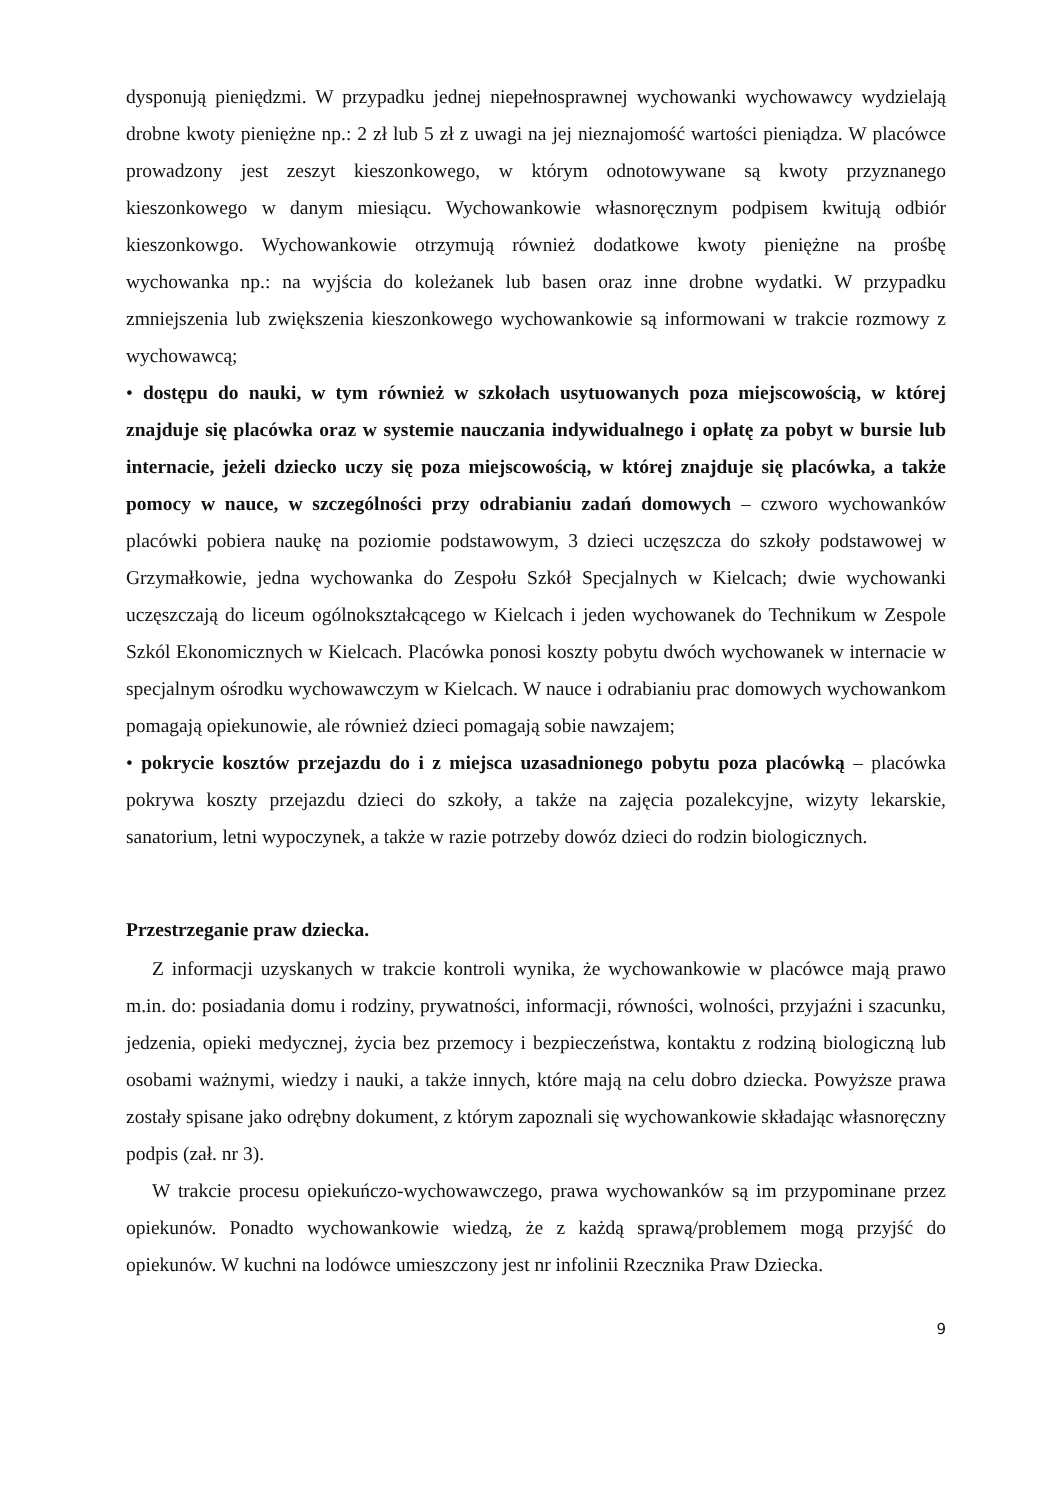dysponują pieniędzmi. W przypadku jednej niepełnosprawnej wychowanki wychowawcy wydzielają drobne kwoty pieniężne np.: 2 zł lub 5 zł z uwagi na jej nieznajomość wartości pieniądza. W placówce prowadzony jest zeszyt kieszonkowego, w którym odnotowywane są kwoty przyznanego kieszonkowego w danym miesiącu. Wychowankowie własnoręcznym podpisem kwitują odbiór kieszonkowgo. Wychowankowie otrzymują również dodatkowe kwoty pieniężne na prośbę wychowanka np.: na wyjścia do koleżanek lub basen oraz inne drobne wydatki. W przypadku zmniejszenia lub zwiększenia kieszonkowego wychowankowie są informowani w trakcie rozmowy z wychowawcą;
• dostępu do nauki, w tym również w szkołach usytuowanych poza miejscowością, w której znajduje się placówka oraz w systemie nauczania indywidualnego i opłatę za pobyt w bursie lub internacie, jeżeli dziecko uczy się poza miejscowością, w której znajduje się placówka, a także pomocy w nauce, w szczególności przy odrabianiu zadań domowych – czworo wychowanków placówki pobiera naukę na poziomie podstawowym, 3 dzieci uczęszcza do szkoły podstawowej w Grzymałkowie, jedna wychowanka do Zespołu Szkół Specjalnych w Kielcach; dwie wychowanki uczęszczają do liceum ogólnokształcącego w Kielcach i jeden wychowanek do Technikum w Zespole Szkól Ekonomicznych w Kielcach. Placówka ponosi koszty pobytu dwóch wychowanek w internacie w specjalnym ośrodku wychowawczym w Kielcach. W nauce i odrabianiu prac domowych wychowankom pomagają opiekunowie, ale również dzieci pomagają sobie nawzajem;
• pokrycie kosztów przejazdu do i z miejsca uzasadnionego pobytu poza placówką – placówka pokrywa koszty przejazdu dzieci do szkoły, a także na zajęcia pozalekcyjne, wizyty lekarskie, sanatorium, letni wypoczynek, a także w razie potrzeby dowóz dzieci do rodzin biologicznych.
Przestrzeganie praw dziecka.
Z informacji uzyskanych w trakcie kontroli wynika, że wychowankowie w placówce mają prawo m.in. do: posiadania domu i rodziny, prywatności, informacji, równości, wolności, przyjaźni i szacunku, jedzenia, opieki medycznej, życia bez przemocy i bezpieczeństwa, kontaktu z rodziną biologiczną lub osobami ważnymi, wiedzy i nauki, a także innych, które mają na celu dobro dziecka. Powyższe prawa zostały spisane jako odrębny dokument, z którym zapoznali się wychowankowie składając własnoręczny podpis (zał. nr 3).
W trakcie procesu opiekuńczo-wychowawczego, prawa wychowanków są im przypominane przez opiekunów. Ponadto wychowankowie wiedzą, że z każdą sprawą/problemem mogą przyjść do opiekunów. W kuchni na lodówce umieszczony jest nr infolinii Rzecznika Praw Dziecka.
9